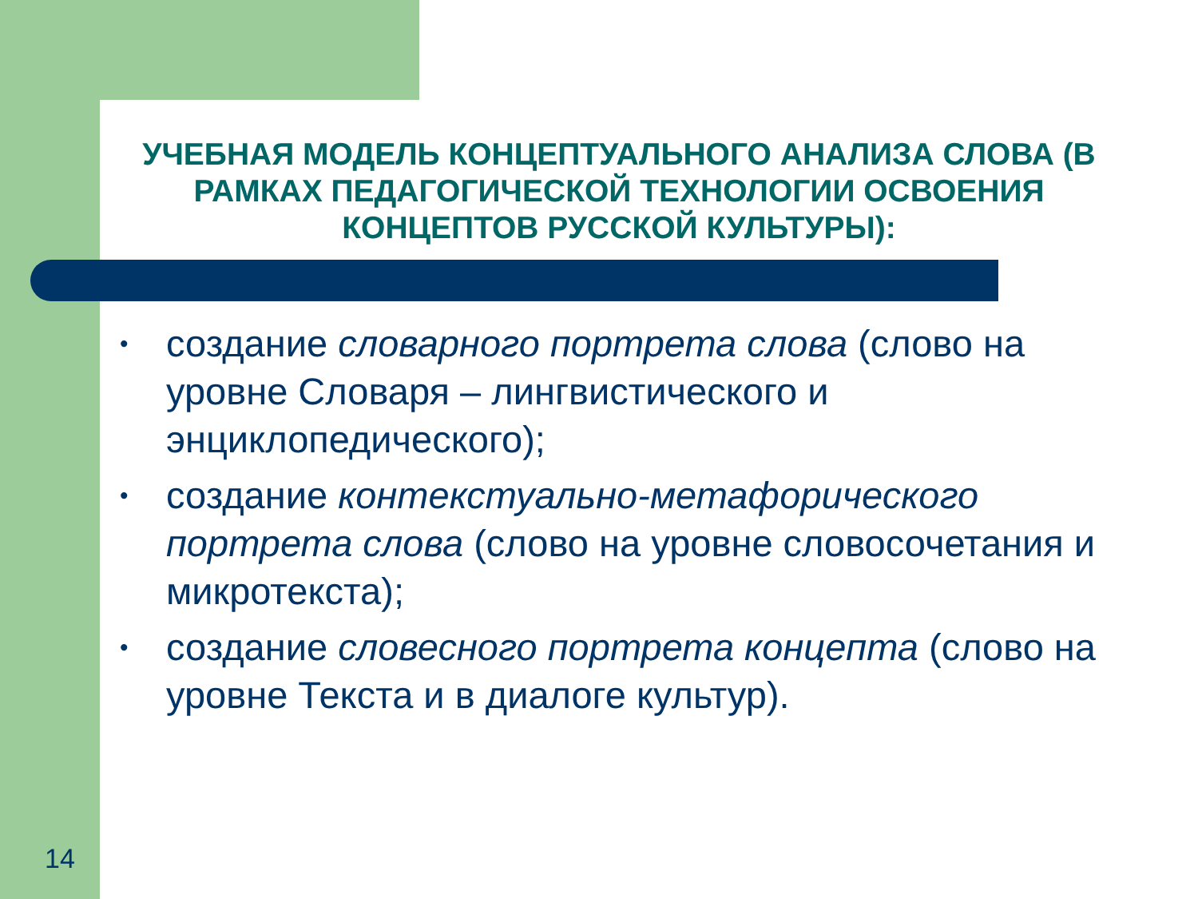УЧЕБНАЯ МОДЕЛЬ КОНЦЕПТУАЛЬНОГО АНАЛИЗА СЛОВА (В РАМКАХ ПЕДАГОГИЧЕСКОЙ ТЕХНОЛОГИИ ОСВОЕНИЯ КОНЦЕПТОВ РУССКОЙ КУЛЬТУРЫ):
• создание словарного портрета слова (слово на уровне Словаря – лингвистического и энциклопедического);
• создание контекстуально-метафорического портрета слова (слово на уровне словосочетания и микротекста);
• создание словесного портрета концепта (слово на уровне Текста и в диалоге культур).
14